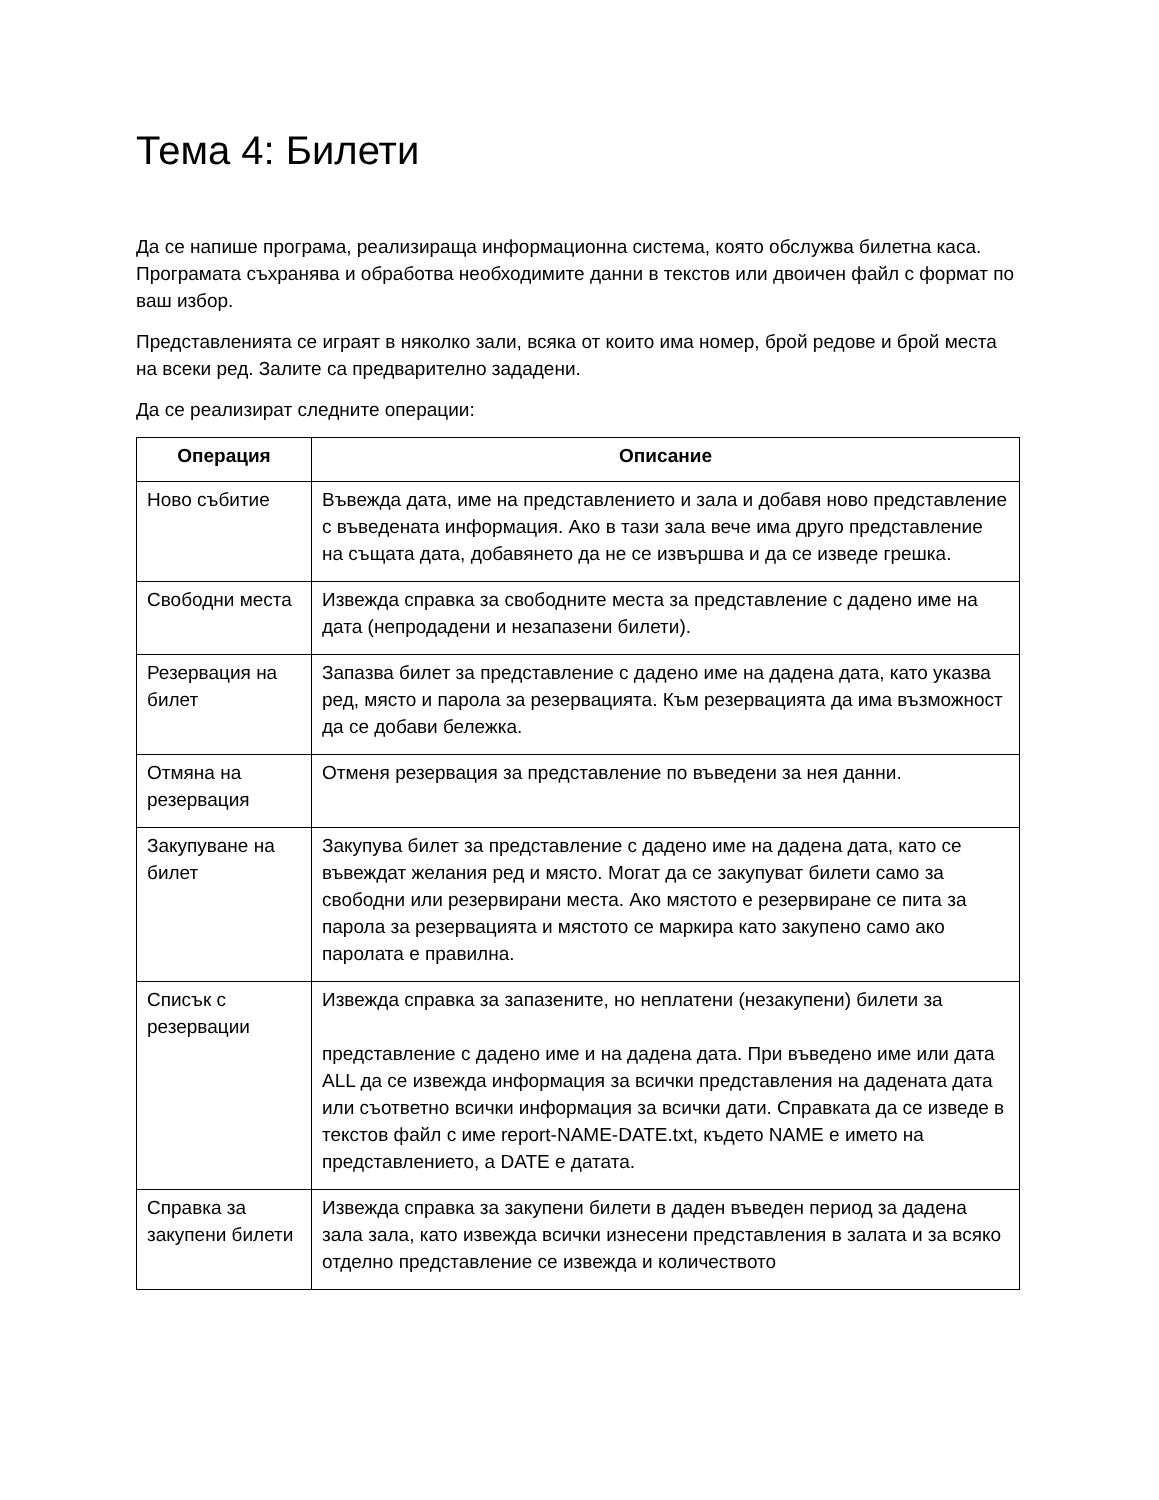Тема 4: Билети
Да се напише програма, реализираща информационна система, която обслужва билетна каса. Програмата съхранява и обработва необходимите данни в текстов или двоичен файл с формат по ваш избор.
Представленията се играят в няколко зали, всяка от които има номер, брой редове и брой места на всеки ред. Залите са предварително зададени.
Да се реализират следните операции:
| Операция | Описание |
| --- | --- |
| Ново събитие | Въвежда дата, име на представлението и зала и добавя ново представление с въведената информация. Ако в тази зала вече има друго представление на същата дата, добавянето да не се извършва и да се изведе грешка. |
| Свободни места | Извежда справка за свободните места за представление с дадено име на дата (непродадени и незапазени билети). |
| Резервация на билет | Запазва билет за представление с дадено име на дадена дата, като указва ред, място и парола за резервацията. Към резервацията да има възможност да се добави бележка. |
| Отмяна на резервация | Отменя резервация за представление по въведени за нея данни. |
| Закупуване на билет | Закупува билет за представление с дадено име на дадена дата, като се въвеждат желания ред и място. Могат да се закупуват билети само за свободни или резервирани места. Ако мястото е резервиране се пита за парола за резервацията и мястото се маркира като закупено само ако паролата е правилна. |
| Списък с резервации | Извежда справка за запазените, но неплатени (незакупени) билети за представление с дадено име и на дадена дата. При въведено име или дата ALL да се извежда информация за всички представления на дадената дата или съответно всички информация за всички дати. Справката да се изведе в текстов файл с име report-NAME-DATE.txt, където NAME е името на представлението, а DATE е датата. |
| Справка за закупени билети | Извежда справка за закупени билети в даден въведен период за дадена зала зала, като извежда всички изнесени представления в залата и за всяко отделно представление се извежда и количеството |